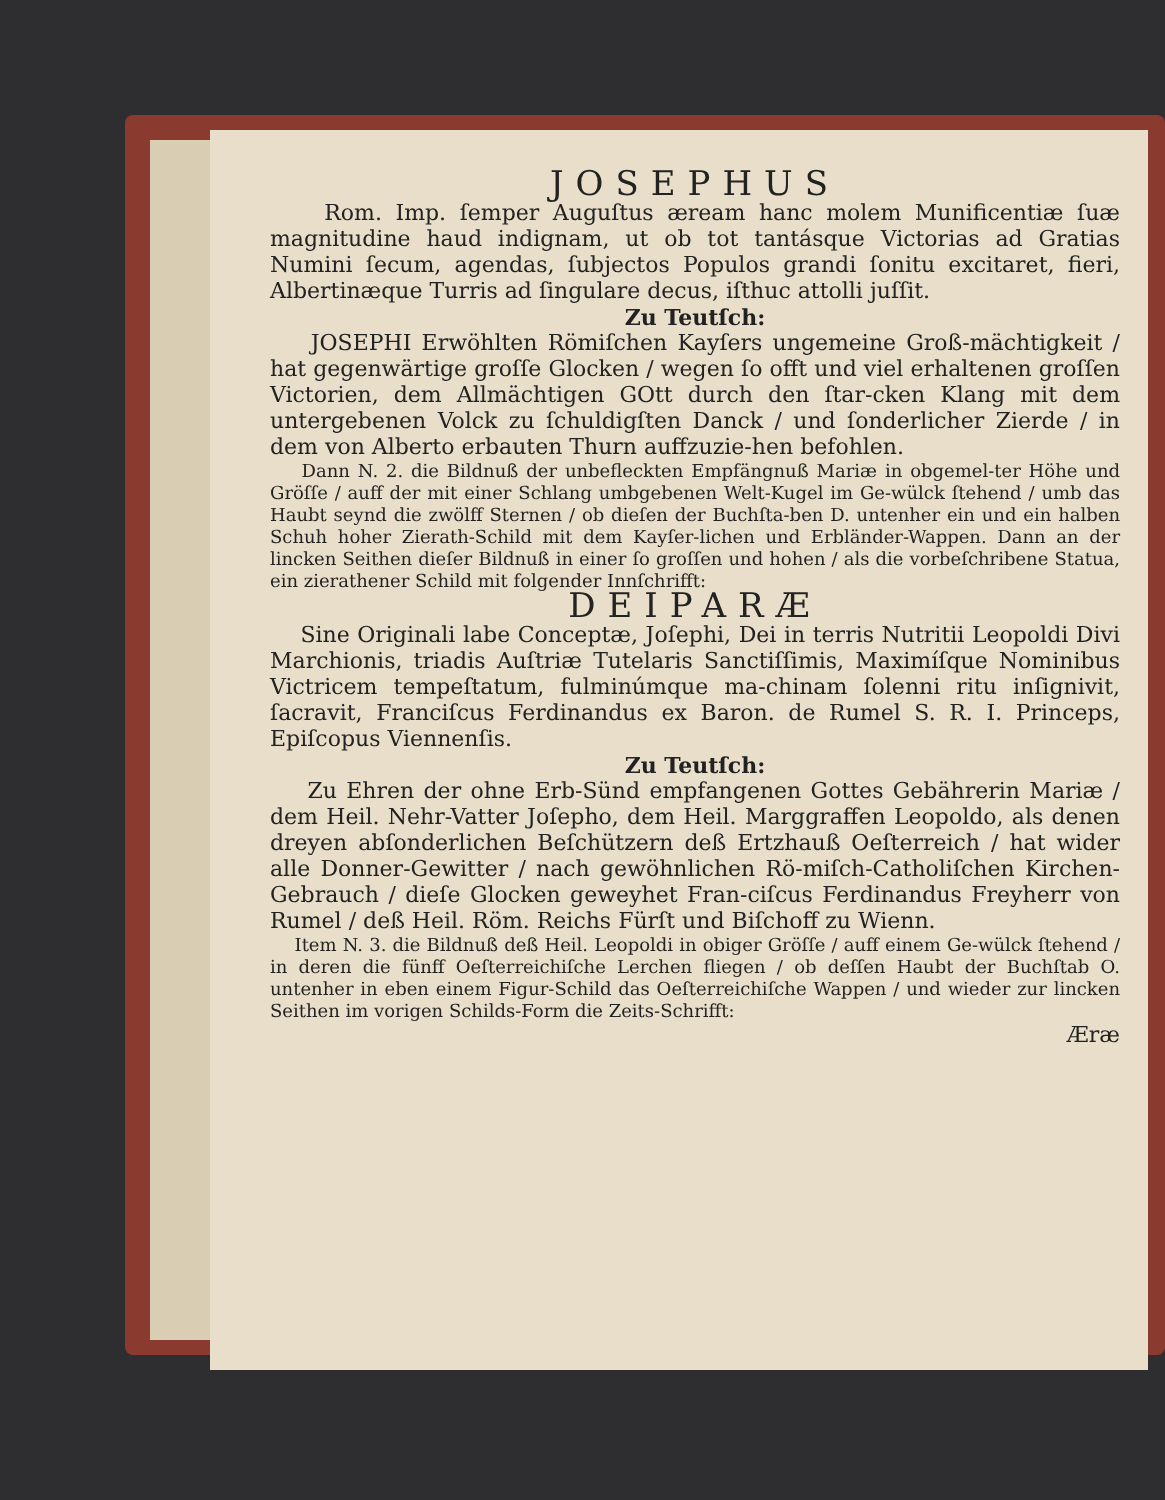JOSEPHUS
Rom. Imp. ſemper Auguſtus æream hanc molem Munificentiæ ſuæ magnitudine haud indignam, ut ob tot tantásque Victorias ad Gratias Numini ſecum, agendas, ſubjectos Populos grandi ſonitu excitaret, fieri, Albertinæque Turris ad ſingulare decus, iſthuc attolli juſſit.
Zu Teutſch:
JOSEPHI Erwöhlten Römiſchen Kayſers ungemeine Groß-mächtigkeit / hat gegenwärtige groſſe Glocken / wegen ſo offt und viel erhaltenen groſſen Victorien, dem Allmächtigen GOtt durch den ſtar-cken Klang mit dem untergebenen Volck zu ſchuldigſten Danck / und ſonderlicher Zierde / in dem von Alberto erbauten Thurn auffzuzie-hen befohlen.
Dann N. 2. die Bildnuß der unbefleckten Empfängnuß Mariæ in obgemel-ter Höhe und Gröſſe / auff der mit einer Schlang umbgebenen Welt-Kugel im Ge-wülck ſtehend / umb das Haubt seynd die zwölff Sternen / ob dieſen der Buchſta-ben D. untenher ein und ein halben Schuh hoher Zierath-Schild mit dem Kayſer-lichen und Erbländer-Wappen. Dann an der lincken Seithen dieſer Bildnuß in einer ſo groſſen und hohen / als die vorbeſchribene Statua, ein zierathener Schild mit folgender Innſchrifft:
DEIPARÆ
Sine Originali labe Conceptæ, Joſephi, Dei in terris Nutritii Leopoldi Divi Marchionis, triadis Auſtriæ Tutelaris Sanctiſſimis, Maximíſque Nominibus Victricem tempeſtatum, fulminúmque ma-chinam ſolenni ritu inſignivit, ſacravit, Franciſcus Ferdinandus ex Baron. de Rumel S. R. I. Princeps, Epiſcopus Viennenſis.
Zu Teutſch:
Zu Ehren der ohne Erb-Sünd empfangenen Gottes Gebährerin Mariæ / dem Heil. Nehr-Vatter Joſepho, dem Heil. Marggraffen Leopoldo, als denen dreyen abſonderlichen Beſchützern deß Ertzhauß Oeſterreich / hat wider alle Donner-Gewitter / nach gewöhnlichen Rö-miſch-Catholiſchen Kirchen-Gebrauch / dieſe Glocken geweyhet Fran-ciſcus Ferdinandus Freyherr von Rumel / deß Heil. Röm. Reichs Fürſt und Biſchoff zu Wienn.
Item N. 3. die Bildnuß deß Heil. Leopoldi in obiger Gröſſe / auff einem Ge-wülck ſtehend / in deren die fünff Oeſterreichiſche Lerchen fliegen / ob deſſen Haubt der Buchſtab O. untenher in eben einem Figur-Schild das Oeſterreichiſche Wappen / und wieder zur lincken Seithen im vorigen Schilds-Form die Zeits-Schrifft:
Æræ